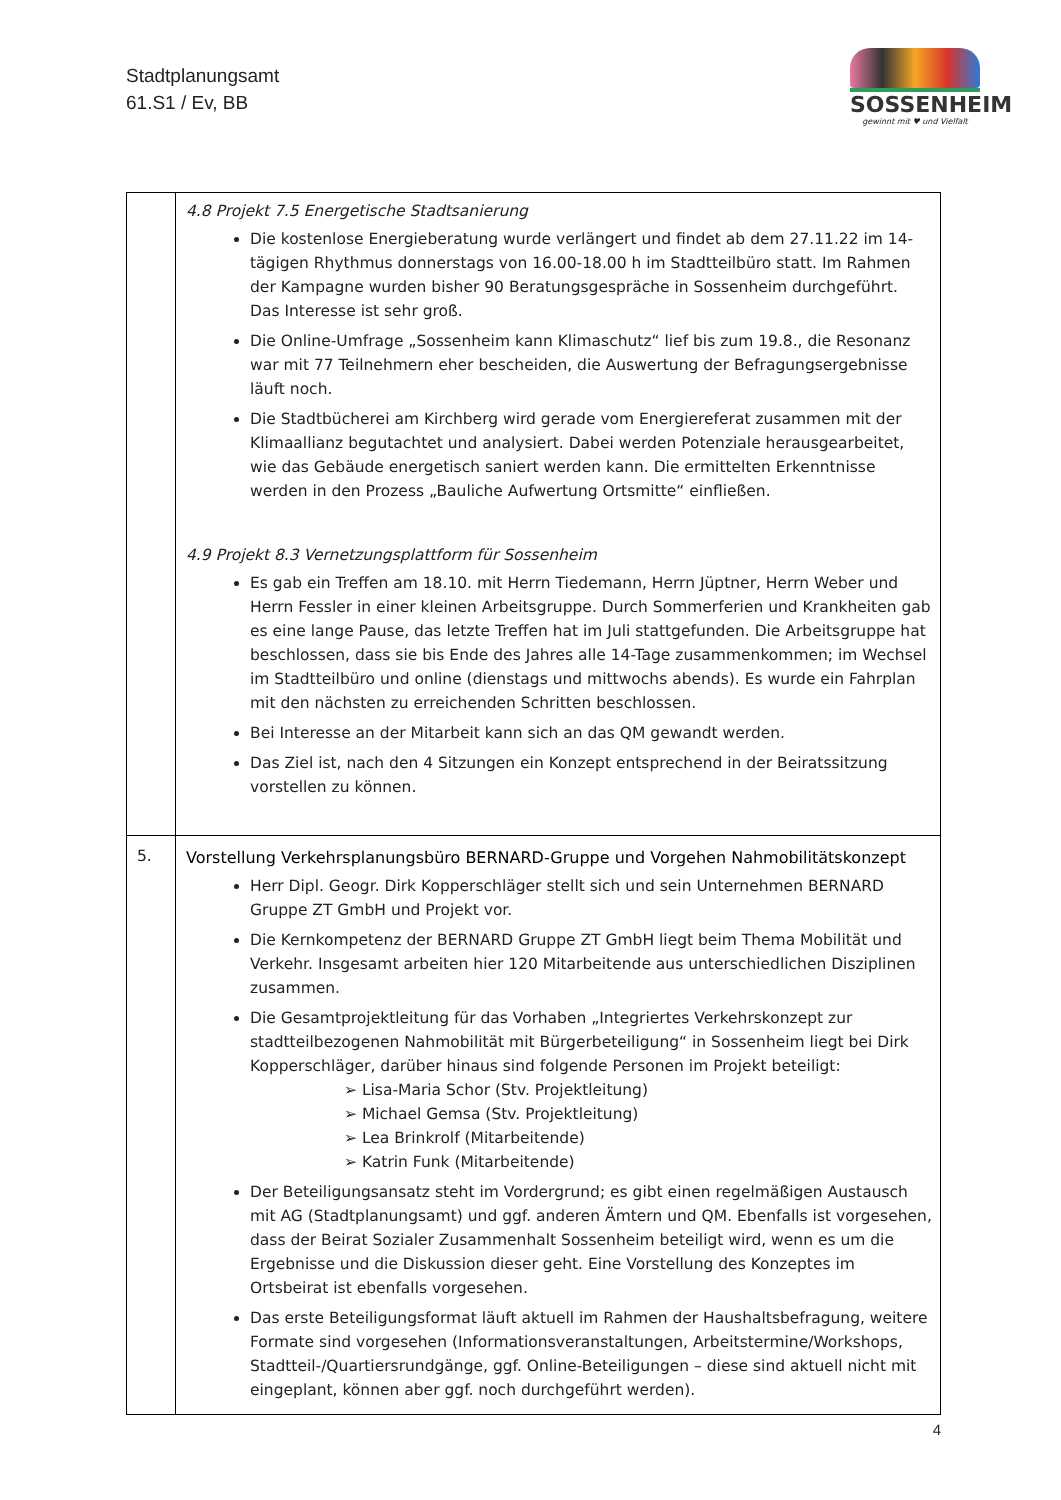Stadtplanungsamt
61.S1 / Ev, BB
SOSSENHEIM
gewinnt mit ♥ und Vielfalt
| | 4.8 Projekt 7.5 Energetische Stadtsanierung Die kostenlose Energieberatung wurde verlängert und findet ab dem 27.11.22 im 14-tägigen Rhythmus donnerstags von 16.00-18.00 h im Stadtteilbüro statt. Im Rahmen der Kampagne wurden bisher 90 Beratungsgespräche in Sossenheim durchgeführt. Das Interesse ist sehr groß. Die Online-Umfrage „Sossenheim kann Klimaschutz“ lief bis zum 19.8., die Resonanz war mit 77 Teilnehmern eher bescheiden, die Auswertung der Befragungsergebnisse läuft noch. Die Stadtbücherei am Kirchberg wird gerade vom Energiereferat zusammen mit der Klimaallianz begutachtet und analysiert. Dabei werden Potenziale herausgearbeitet, wie das Gebäude energetisch saniert werden kann. Die ermittelten Erkenntnisse werden in den Prozess „Bauliche Aufwertung Ortsmitte“ einfließen. 4.9 Projekt 8.3 Vernetzungsplattform für Sossenheim Es gab ein Treffen am 18.10. mit Herrn Tiedemann, Herrn Jüptner, Herrn Weber und Herrn Fessler in einer kleinen Arbeitsgruppe. Durch Sommerferien und Krankheiten gab es eine lange Pause, das letzte Treffen hat im Juli stattgefunden. Die Arbeitsgruppe hat beschlossen, dass sie bis Ende des Jahres alle 14-Tage zusammenkommen; im Wechsel im Stadtteilbüro und online (dienstags und mittwochs abends). Es wurde ein Fahrplan mit den nächsten zu erreichenden Schritten beschlossen. Bei Interesse an der Mitarbeit kann sich an das QM gewandt werden. Das Ziel ist, nach den 4 Sitzungen ein Konzept entsprechend in der Beiratssitzung vorstellen zu können. |
| 5. | Vorstellung Verkehrsplanungsbüro BERNARD-Gruppe und Vorgehen Nahmobilitätskonzept Herr Dipl. Geogr. Dirk Kopperschläger stellt sich und sein Unternehmen BERNARD Gruppe ZT GmbH und Projekt vor. Die Kernkompetenz der BERNARD Gruppe ZT GmbH liegt beim Thema Mobilität und Verkehr. Insgesamt arbeiten hier 120 Mitarbeitende aus unterschiedlichen Disziplinen zusammen. Die Gesamtprojektleitung für das Vorhaben „Integriertes Verkehrskonzept zur stadtteilbezogenen Nahmobilität mit Bürgerbeteiligung“ in Sossenheim liegt bei Dirk Kopperschläger, darüber hinaus sind folgende Personen im Projekt beteiligt: ➢ Lisa-Maria Schor (Stv. Projektleitung) ➢ Michael Gemsa (Stv. Projektleitung) ➢ Lea Brinkrolf (Mitarbeitende) ➢ Katrin Funk (Mitarbeitende) Der Beteiligungsansatz steht im Vordergrund; es gibt einen regelmäßigen Austausch mit AG (Stadtplanungsamt) und ggf. anderen Ämtern und QM. Ebenfalls ist vorgesehen, dass der Beirat Sozialer Zusammenhalt Sossenheim beteiligt wird, wenn es um die Ergebnisse und die Diskussion dieser geht. Eine Vorstellung des Konzeptes im Ortsbeirat ist ebenfalls vorgesehen. Das erste Beteiligungsformat läuft aktuell im Rahmen der Haushaltsbefragung, weitere Formate sind vorgesehen (Informationsveranstaltungen, Arbeitstermine/Workshops, Stadtteil-/Quartiersrundgänge, ggf. Online-Beteiligungen – diese sind aktuell nicht mit eingeplant, können aber ggf. noch durchgeführt werden). |
4